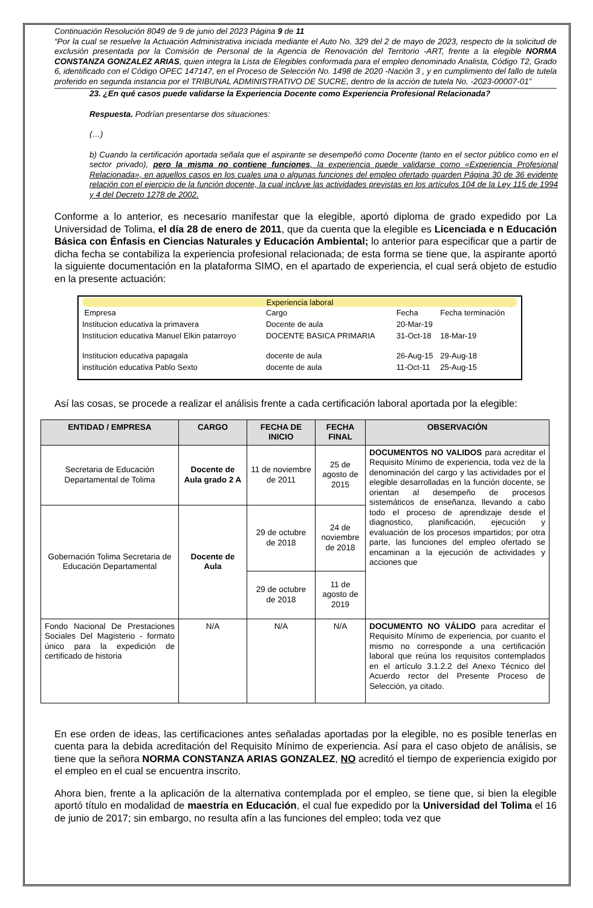Continuación Resolución 8049 de 9 de junio del 2023 Página 9 de 11
“Por la cual se resuelve la Actuación Administrativa iniciada mediante el Auto No. 329 del 2 de mayo de 2023, respecto de la solicitud de exclusión presentada por la Comisión de Personal de la Agencia de Renovación del Territorio -ART, frente a la elegible NORMA CONSTANZA GONZALEZ ARIAS, quien integra la Lista de Elegibles conformada para el empleo denominado Analista, Código T2, Grado 6, identificado con el Código OPEC 147147, en el Proceso de Selección No. 1498 de 2020 -Nación 3 , y en cumplimiento del fallo de tutela proferido en segunda instancia por el TRIBUNAL ADMINISTRATIVO DE SUCRE, dentro de la acción de tutela No. -2023-00007-01”
23. ¿En qué casos puede validarse la Experiencia Docente como Experiencia Profesional Relacionada?
Respuesta. Podrían presentarse dos situaciones:
(…)
b) Cuando la certificación aportada señala que el aspirante se desempeñó como Docente (tanto en el sector público como en el sector privado), pero la misma no contiene funciones, la experiencia puede validarse como «Experiencia Profesional Relacionada», en aquellos casos en los cuales una o algunas funciones del empleo ofertado guarden Página 30 de 36 evidente relación con el ejercicio de la función docente, la cual incluye las actividades previstas en los artículos 104 de la Ley 115 de 1994 y 4 del Decreto 1278 de 2002.
Conforme a lo anterior, es necesario manifestar que la elegible, aportó diploma de grado expedido por La Universidad de Tolima, el día 28 de enero de 2011, que da cuenta que la elegible es Licenciada e n Educación Básica con Énfasis en Ciencias Naturales y Educación Ambiental; lo anterior para especificar que a partir de dicha fecha se contabiliza la experiencia profesional relacionada; de esta forma se tiene que, la aspirante aportó la siguiente documentación en la plataforma SIMO, en el apartado de experiencia, el cual será objeto de estudio en la presente actuación:
Experiencia laboral
| Empresa | Cargo | Fecha | Fecha terminación |
| Institucion educativa la primavera | Docente de aula | 20-Mar-19 | |
| Institucion educativa Manuel Elkin patarroyo | DOCENTE BASICA PRIMARIA | 31-Oct-18 | 18-Mar-19 |
| Institucion educativa papagala | docente de aula | 26-Aug-15 | 29-Aug-18 |
| institución educativa Pablo Sexto | docente de aula | 11-Oct-11 | 25-Aug-15 |
Así las cosas, se procede a realizar el análisis frente a cada certificación laboral aportada por la elegible:
| ENTIDAD / EMPRESA | CARGO | FECHA DE INICIO | FECHA FINAL | OBSERVACIÓN |
| --- | --- | --- | --- | --- |
| Secretaria de Educación Departamental de Tolima | Docente de Aula grado 2 A | 11 de noviembre de 2011 | 25 de agosto de 2015 | DOCUMENTOS NO VALIDOS para acreditar el Requisito Mínimo de experiencia, toda vez de la denominación del cargo y las actividades por el elegible desarrolladas en la función docente, se orientan al desempeño de procesos sistemáticos de enseñanza, llevando a cabo todo el proceso de aprendizaje desde el diagnostico, planificación, ejecución y evaluación de los procesos impartidos; por otra parte, las funciones del empleo ofertado se encaminan a la ejecución de actividades y acciones que |
| Gobernación Tolima Secretaria de Educación Departamental | Docente de Aula | 29 de octubre de 2018 | 24 de noviembre de 2018 | |
| | | 29 de octubre de 2018 | 11 de agosto de 2019 | |
| Fondo Nacional De Prestaciones Sociales Del Magisterio - formato único para la expedición de certificado de historia | N/A | N/A | N/A | DOCUMENTO NO VÁLIDO para acreditar el Requisito Mínimo de experiencia, por cuanto el mismo no corresponde a una certificación laboral que reúna los requisitos contemplados en el artículo 3.1.2.2 del Anexo Técnico del Acuerdo rector del Presente Proceso de Selección, ya citado. |
En ese orden de ideas, las certificaciones antes señaladas aportadas por la elegible, no es posible tenerlas en cuenta para la debida acreditación del Requisito Mínimo de experiencia. Así para el caso objeto de análisis, se tiene que la señora NORMA CONSTANZA ARIAS GONZALEZ, NO acreditó el tiempo de experiencia exigido por el empleo en el cual se encuentra inscrito.
Ahora bien, frente a la aplicación de la alternativa contemplada por el empleo, se tiene que, si bien la elegible aportó título en modalidad de maestría en Educación, el cual fue expedido por la Universidad del Tolima el 16 de junio de 2017; sin embargo, no resulta afín a las funciones del empleo; toda vez que